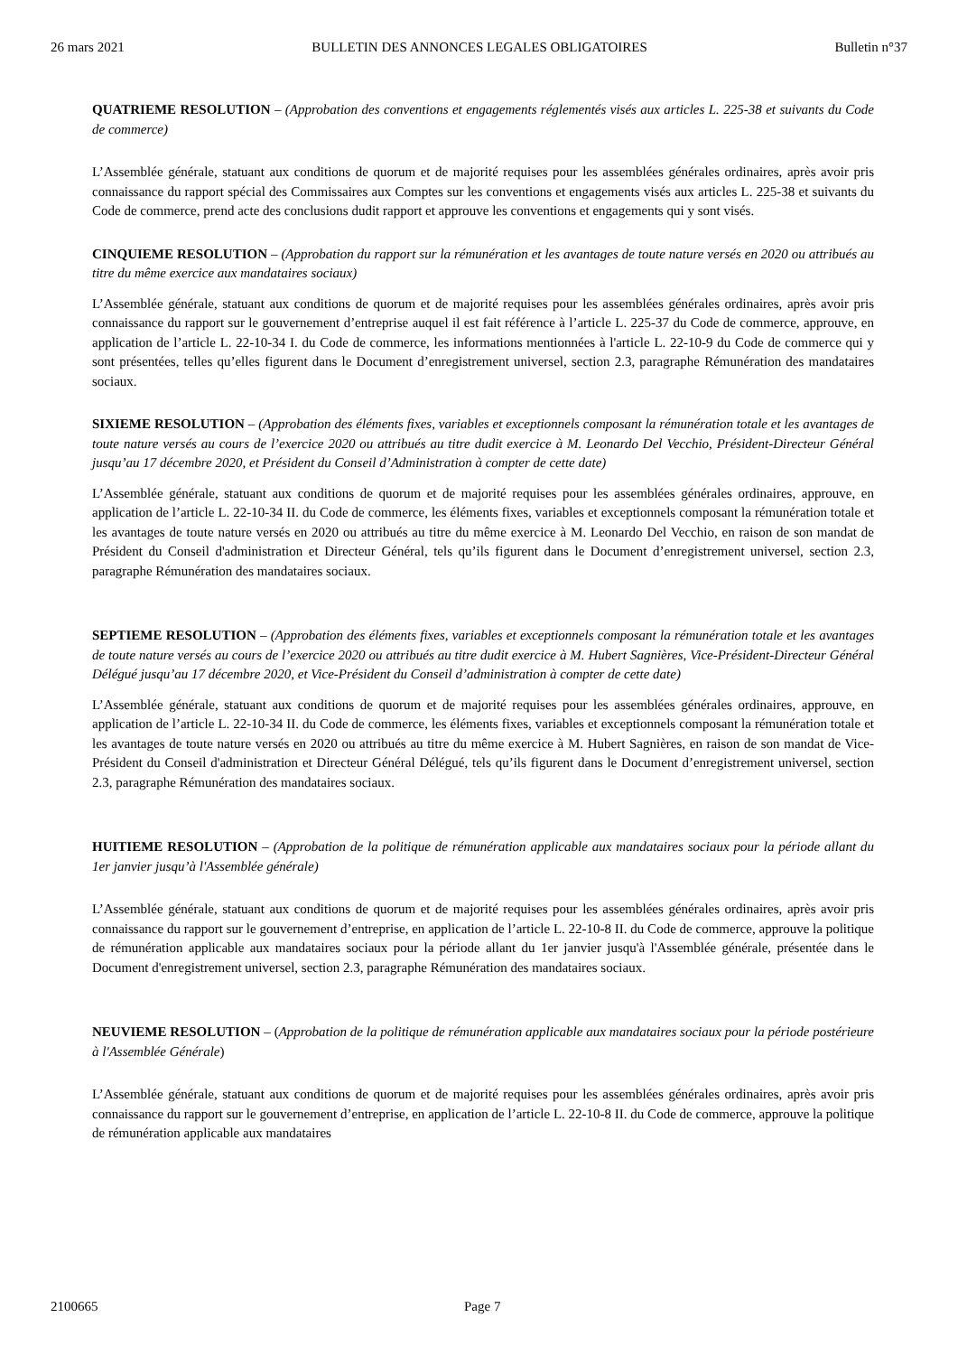26 mars 2021 BULLETIN DES ANNONCES LEGALES OBLIGATOIRES Bulletin n°37
QUATRIEME RESOLUTION – (Approbation des conventions et engagements réglementés visés aux articles L. 225-38 et suivants du Code de commerce)
L’Assemblée générale, statuant aux conditions de quorum et de majorité requises pour les assemblées générales ordinaires, après avoir pris connaissance du rapport spécial des Commissaires aux Comptes sur les conventions et engagements visés aux articles L. 225-38 et suivants du Code de commerce, prend acte des conclusions dudit rapport et approuve les conventions et engagements qui y sont visés.
CINQUIEME RESOLUTION – (Approbation du rapport sur la rémunération et les avantages de toute nature versés en 2020 ou attribués au titre du même exercice aux mandataires sociaux)
L’Assemblée générale, statuant aux conditions de quorum et de majorité requises pour les assemblées générales ordinaires, après avoir pris connaissance du rapport sur le gouvernement d’entreprise auquel il est fait référence à l’article L. 225-37 du Code de commerce, approuve, en application de l’article L. 22-10-34 I. du Code de commerce, les informations mentionnées à l'article L. 22-10-9 du Code de commerce qui y sont présentées, telles qu’elles figurent dans le Document d’enregistrement universel, section 2.3, paragraphe Rémunération des mandataires sociaux.
SIXIEME RESOLUTION – (Approbation des éléments fixes, variables et exceptionnels composant la rémunération totale et les avantages de toute nature versés au cours de l’exercice 2020 ou attribués au titre dudit exercice à M. Leonardo Del Vecchio, Président-Directeur Général jusqu’au 17 décembre 2020, et Président du Conseil d’Administration à compter de cette date)
L’Assemblée générale, statuant aux conditions de quorum et de majorité requises pour les assemblées générales ordinaires, approuve, en application de l’article L. 22-10-34 II. du Code de commerce, les éléments fixes, variables et exceptionnels composant la rémunération totale et les avantages de toute nature versés en 2020 ou attribués au titre du même exercice à M. Leonardo Del Vecchio, en raison de son mandat de Président du Conseil d'administration et Directeur Général, tels qu’ils figurent dans le Document d’enregistrement universel, section 2.3, paragraphe Rémunération des mandataires sociaux.
SEPTIEME RESOLUTION – (Approbation des éléments fixes, variables et exceptionnels composant la rémunération totale et les avantages de toute nature versés au cours de l’exercice 2020 ou attribués au titre dudit exercice à M. Hubert Sagnières, Vice-Président-Directeur Général Délégué jusqu’au 17 décembre 2020, et Vice-Président du Conseil d’administration à compter de cette date)
L’Assemblée générale, statuant aux conditions de quorum et de majorité requises pour les assemblées générales ordinaires, approuve, en application de l’article L. 22-10-34 II. du Code de commerce, les éléments fixes, variables et exceptionnels composant la rémunération totale et les avantages de toute nature versés en 2020 ou attribués au titre du même exercice à M. Hubert Sagnières, en raison de son mandat de Vice-Président du Conseil d'administration et Directeur Général Délégué, tels qu’ils figurent dans le Document d’enregistrement universel, section 2.3, paragraphe Rémunération des mandataires sociaux.
HUITIEME RESOLUTION – (Approbation de la politique de rémunération applicable aux mandataires sociaux pour la période allant du 1er janvier jusqu’à l'Assemblée générale)
L’Assemblée générale, statuant aux conditions de quorum et de majorité requises pour les assemblées générales ordinaires, après avoir pris connaissance du rapport sur le gouvernement d’entreprise, en application de l’article L. 22-10-8 II. du Code de commerce, approuve la politique de rémunération applicable aux mandataires sociaux pour la période allant du 1er janvier jusqu'à l'Assemblée générale, présentée dans le Document d'enregistrement universel, section 2.3, paragraphe Rémunération des mandataires sociaux.
NEUVIEME RESOLUTION – (Approbation de la politique de rémunération applicable aux mandataires sociaux pour la période postérieure à l'Assemblée Générale)
L’Assemblée générale, statuant aux conditions de quorum et de majorité requises pour les assemblées générales ordinaires, après avoir pris connaissance du rapport sur le gouvernement d’entreprise, en application de l’article L. 22-10-8 II. du Code de commerce, approuve la politique de rémunération applicable aux mandataires
2100665 Page 7